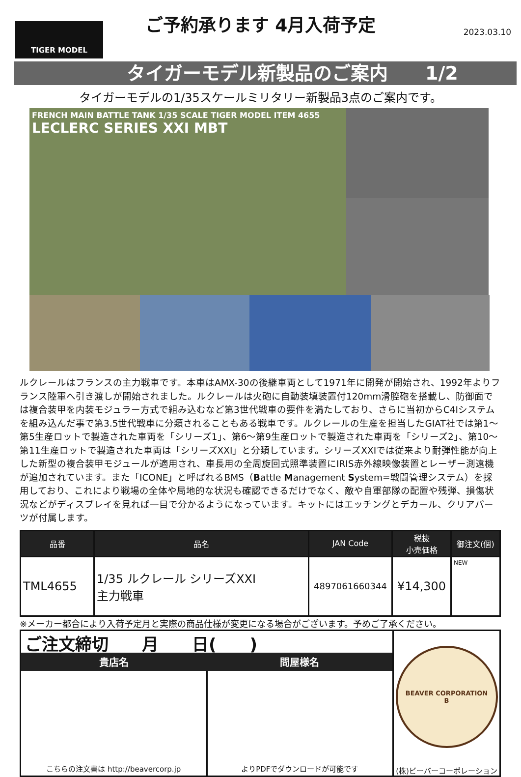TIGER MODEL
ご予約承ります 4月入荷予定
2023.03.10
タイガーモデル新製品のご案内　　1/2
タイガーモデルの1/35スケールミリタリー新製品3点のご案内です。
FRENCH MAIN BATTLE TANK 1/35 SCALE TIGER MODEL ITEM 4655
LECLERC SERIES XXI MBT
ルクレールはフランスの主力戦車です。本車はAMX-30の後継車両として1971年に開発が開始され、1992年よりフランス陸軍へ引き渡しが開始されました。ルクレールは火砲に自動装填装置付120mm滑腔砲を搭載し、防御面では複合装甲を内装モジュラー方式で組み込むなど第3世代戦車の要件を満たしており、さらに当初からC4Iシステムを組み込んだ事で第3.5世代戦車に分類されることもある戦車です。ルクレールの生産を担当したGIAT社では第1～第5生産ロットで製造された車両を「シリーズ1」、第6～第9生産ロットで製造された車両を「シリーズ2」、第10～第11生産ロットで製造された車両は「シリーズXXI」と分類しています。シリーズXXIでは従来より耐弾性能が向上した新型の複合装甲モジュールが適用され、車長用の全周旋回式照準装置にIRIS赤外線映像装置とレーザー測遠機が追加されています。また「ICONE」と呼ばれるBMS（Battle Management System=戦闘管理システム）を採用しており、これにより戦場の全体や局地的な状況も確認できるだけでなく、敵や自軍部隊の配置や残弾、損傷状況などがディスプレイを見れば一目で分かるようになっています。キットにはエッチングとデカール、クリアパーツが付属します。
| 品番 | 品名 | JAN Code | 税抜 小売価格 | 御注文(個) |
| --- | --- | --- | --- | --- |
| TML4655 | 1/35 ルクレール シリーズXXI 主力戦車 | 4897061660344 | ¥14,300 | NEW |
※メーカー都合により入荷予定月と実際の商品仕様が変更になる場合がございます。予めご了承ください。
ご注文締切　　月　　日(　　)
貴店名 問屋様名
こちらの注文書は http://beavercorp.jp
よりPDFでダウンロードが可能です
BEAVER CORPORATION
B
(株)ビーバーコーポレーション